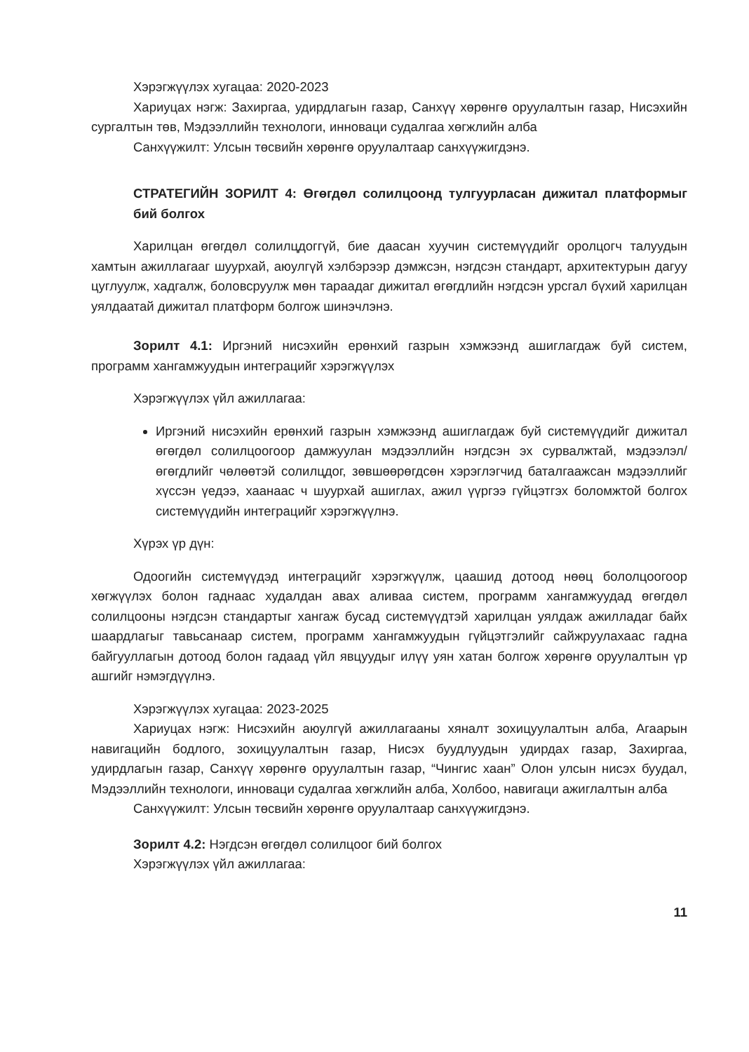Хэрэгжүүлэх хугацаа: 2020-2023
Хариуцах нэгж: Захиргаа, удирдлагын газар, Санхүү хөрөнгө оруулалтын газар, Нисэхийн сургалтын төв, Мэдээллийн технологи, инноваци судалгаа хөгжлийн алба
Санхүүжилт: Улсын төсвийн хөрөнгө оруулалтаар санхүүжигдэнэ.
СТРАТЕГИЙН ЗОРИЛТ 4: Өгөгдөл солилцоонд тулгуурласан дижитал платформыг бий болгох
Харилцан өгөгдөл солилцдоггүй, бие даасан хуучин системүүдийг оролцогч талуудын хамтын ажиллагааг шуурхай, аюулгүй хэлбэрээр дэмжсэн, нэгдсэн стандарт, архитектурын дагуу цуглуулж, хадгалж, боловсруулж мөн тараадаг дижитал өгөгдлийн нэгдсэн урсгал бүхий харилцан уялдаатай дижитал платформ болгож шинэчлэнэ.
Зорилт 4.1: Иргэний нисэхийн ерөнхий газрын хэмжээнд ашиглагдаж буй систем, программ хангамжуудын интеграцийг хэрэгжүүлэх
Хэрэгжүүлэх үйл ажиллагаа:
Иргэний нисэхийн ерөнхий газрын хэмжээнд ашиглагдаж буй системүүдийг дижитал өгөгдөл солилцоогоор дамжуулан мэдээллийн нэгдсэн эх сурвалжтай, мэдээлэл/өгөгдлийг чөлөөтэй солилцдог, зөвшөөрөгдсөн хэрэглэгчид баталгаажсан мэдээллийг хүссэн үедээ, хаанаас ч шуурхай ашиглах, ажил үүргээ гүйцэтгэх боломжтой болгох системүүдийн интеграцийг хэрэгжүүлнэ.
Хүрэх үр дүн:
Одоогийн системүүдэд интеграцийг хэрэгжүүлж, цаашид дотоод нөөц бололцоогоор хөгжүүлэх болон гаднаас худалдан авах аливаа систем, программ хангамжуудад өгөгдөл солилцооны нэгдсэн стандартыг хангаж бусад системүүдтэй харилцан уялдаж ажилладаг байх шаардлагыг тавьсанаар систем, программ хангамжуудын гүйцэтгэлийг сайжруулахаас гадна байгууллагын дотоод болон гадаад үйл явцуудыг илүү уян хатан болгож хөрөнгө оруулалтын үр ашгийг нэмэгдүүлнэ.
Хэрэгжүүлэх хугацаа: 2023-2025
Хариуцах нэгж: Нисэхийн аюулгүй ажиллагааны хяналт зохицуулалтын алба, Агаарын навигацийн бодлого, зохицуулалтын газар, Нисэх буудлуудын удирдах газар, Захиргаа, удирдлагын газар, Санхүү хөрөнгө оруулалтын газар, “Чингис хаан” Олон улсын нисэх буудал, Мэдээллийн технологи, инноваци судалгаа хөгжлийн алба, Холбоо, навигаци ажиглалтын алба
Санхүүжилт: Улсын төсвийн хөрөнгө оруулалтаар санхүүжигдэнэ.
Зорилт 4.2: Нэгдсэн өгөгдөл солилцоог бий болгох
Хэрэгжүүлэх үйл ажиллагаа:
11